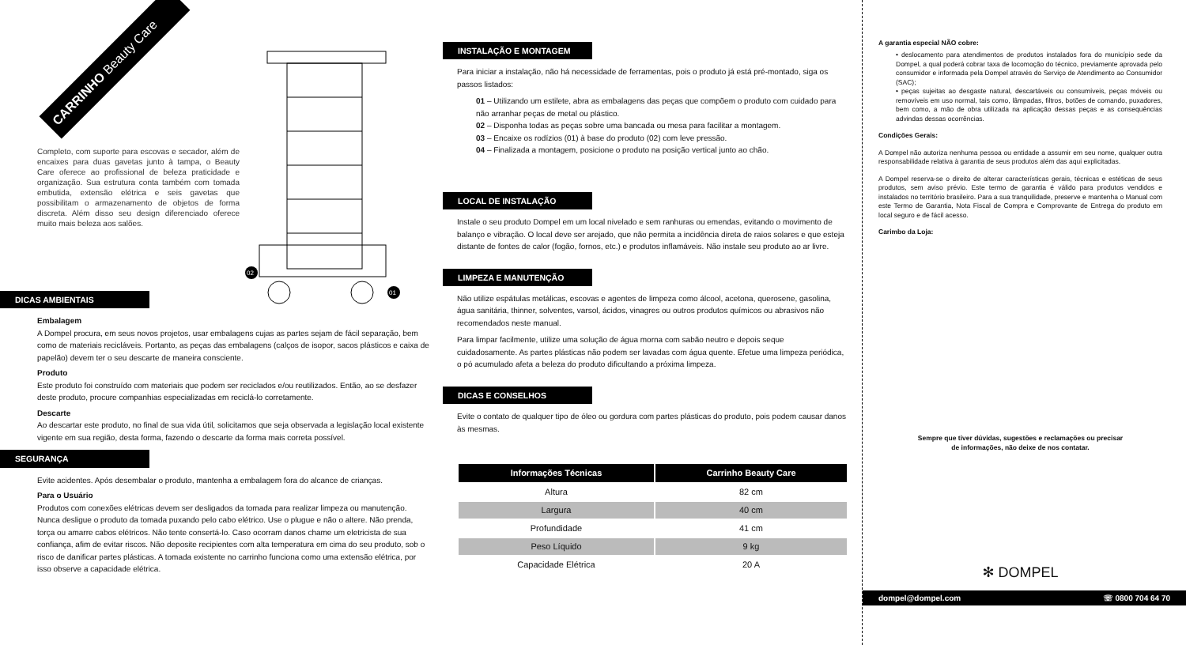CARRINHO Beauty Care
Completo, com suporte para escovas e secador, além de encaixes para duas gavetas junto à tampa, o Beauty Care oferece ao profissional de beleza praticidade e organização. Sua estrutura conta também com tomada embutida, extensão elétrica e seis gavetas que possibilitam o armazenamento de objetos de forma discreta. Além disso seu design diferenciado oferece muito mais beleza aos salões.
02
01
DICAS AMBIENTAIS
Embalagem
A Dompel procura, em seus novos projetos, usar embalagens cujas as partes sejam de fácil separação, bem como de materiais recicláveis. Portanto, as peças das embalagens (calços de isopor, sacos plásticos e caixa de papelão) devem ter o seu descarte de maneira consciente.
Produto
Este produto foi construído com materiais que podem ser reciclados e/ou reutilizados. Então, ao se desfazer deste produto, procure companhias especializadas em reciclá-lo corretamente.
Descarte
Ao descartar este produto, no final de sua vida útil, solicitamos que seja observada a legislação local existente vigente em sua região, desta forma, fazendo o descarte da forma mais correta possível.
SEGURANÇA
Evite acidentes. Após desembalar o produto, mantenha a embalagem fora do alcance de crianças.
Para o Usuário
Produtos com conexões elétricas devem ser desligados da tomada para realizar limpeza ou manutenção. Nunca desligue o produto da tomada puxando pelo cabo elétrico. Use o plugue e não o altere. Não prenda, torça ou amarre cabos elétricos. Não tente consertá-lo. Caso ocorram danos chame um eletricista de sua confiança, afim de evitar riscos. Não deposite recipientes com alta temperatura em cima do seu produto, sob o risco de danificar partes plásticas. A tomada existente no carrinho funciona como uma extensão elétrica, por isso observe a capacidade elétrica.
INSTALAÇÃO E MONTAGEM
Para iniciar a instalação, não há necessidade de ferramentas, pois o produto já está pré-montado, siga os passos listados:
01 – Utilizando um estilete, abra as embalagens das peças que compõem o produto com cuidado para não arranhar peças de metal ou plástico.
02 – Disponha todas as peças sobre uma bancada ou mesa para facilitar a montagem.
03 – Encaixe os rodízios (01) à base do produto (02) com leve pressão.
04 – Finalizada a montagem, posicione o produto na posição vertical junto ao chão.
LOCAL DE INSTALAÇÃO
Instale o seu produto Dompel em um local nivelado e sem ranhuras ou emendas, evitando o movimento de balanço e vibração. O local deve ser arejado, que não permita a incidência direta de raios solares e que esteja distante de fontes de calor (fogão, fornos, etc.) e produtos inflamáveis. Não instale seu produto ao ar livre.
LIMPEZA E MANUTENÇÃO
Não utilize espátulas metálicas, escovas e agentes de limpeza como álcool, acetona, querosene, gasolina, água sanitária, thinner, solventes, varsol, ácidos, vinagres ou outros produtos químicos ou abrasivos não recomendados neste manual.
Para limpar facilmente, utilize uma solução de água morna com sabão neutro e depois seque cuidadosamente. As partes plásticas não podem ser lavadas com água quente. Efetue uma limpeza periódica, o pó acumulado afeta a beleza do produto dificultando a próxima limpeza.
DICAS E CONSELHOS
Evite o contato de qualquer tipo de óleo ou gordura com partes plásticas do produto, pois podem causar danos às mesmas.
| Informações Técnicas | Carrinho Beauty Care |
| --- | --- |
| Altura | 82 cm |
| Largura | 40 cm |
| Profundidade | 41 cm |
| Peso Líquido | 9 kg |
| Capacidade Elétrica | 20 A |
A garantia especial NÃO cobre:
• deslocamento para atendimentos de produtos instalados fora do município sede da Dompel, a qual poderá cobrar taxa de locomoção do técnico, previamente aprovada pelo consumidor e informada pela Dompel através do Serviço de Atendimento ao Consumidor (SAC);
• peças sujeitas ao desgaste natural, descartáveis ou consumíveis, peças móveis ou removíveis em uso normal, tais como, lâmpadas, filtros, botões de comando, puxadores, bem como, a mão de obra utilizada na aplicação dessas peças e as consequências advindas dessas ocorrências.
Condições Gerais:
A Dompel não autoriza nenhuma pessoa ou entidade a assumir em seu nome, qualquer outra responsabilidade relativa à garantia de seus produtos além das aqui explicitadas.
A Dompel reserva-se o direito de alterar características gerais, técnicas e estéticas de seus produtos, sem aviso prévio. Este termo de garantia é válido para produtos vendidos e instalados no território brasileiro. Para a sua tranquilidade, preserve e mantenha o Manual com este Termo de Garantia, Nota Fiscal de Compra e Comprovante de Entrega do produto em local seguro e de fácil acesso.
Carimbo da Loja:
Sempre que tiver dúvidas, sugestões e reclamações ou precisar
de informações, não deixe de nos contatar.
✻ DOMPEL
dompel@dompel.com ☏ 0800 704 64 70